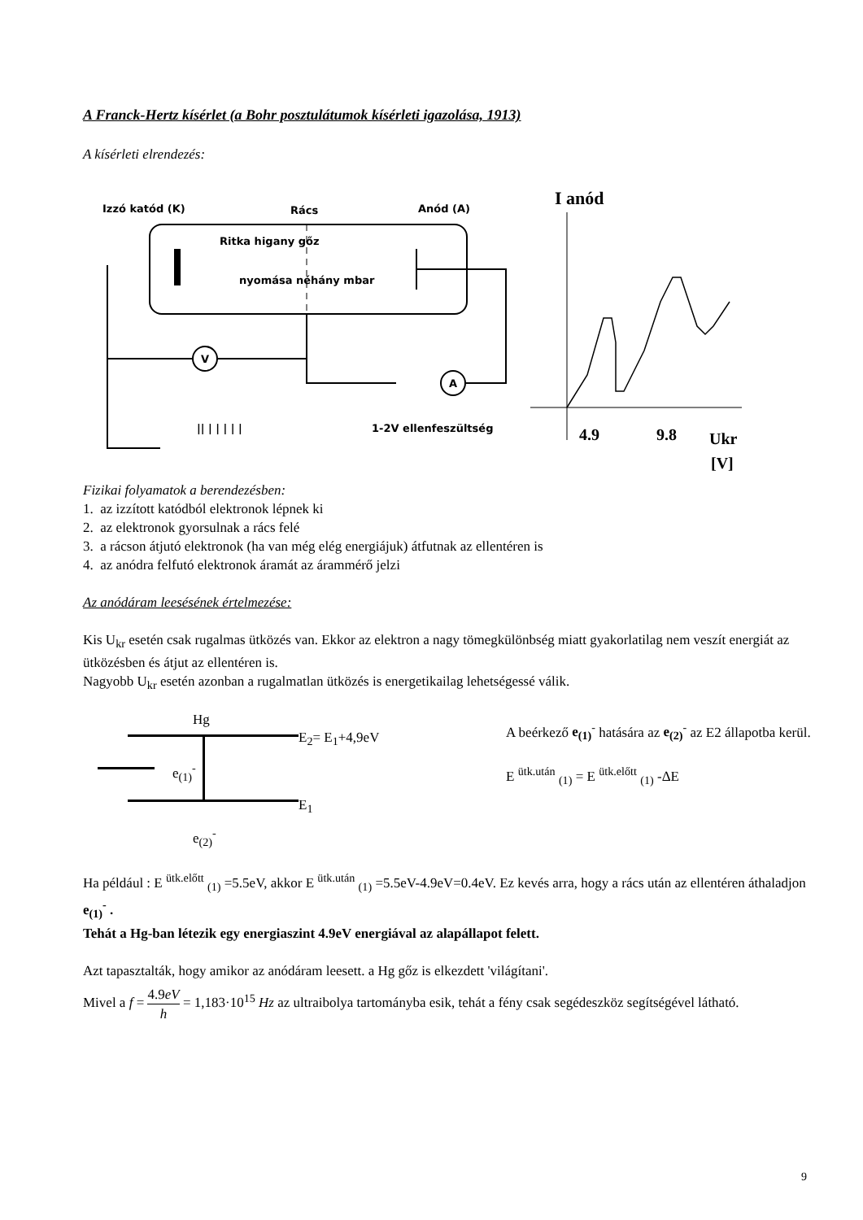A Franck-Hertz kísérlet (a Bohr posztulátumok kísérleti igazolása, 1913)
A kísérleti elrendezés:
Izzó katód (K)
Rács
Anód (A)
Ritka higany gőz
nyomása néhány mbar
V
A
|| | | | | |
1-2V ellenfeszültség
I anód
4.9
9.8
Ukr
[V]
Fizikai folyamatok a berendezésben:
1. az izzított katódból elektronok lépnek ki
2. az elektronok gyorsulnak a rács felé
3. a rácson átjutó elektronok (ha van még elég energiájuk) átfutnak az ellentéren is
4. az anódra felfutó elektronok áramát az árammérő jelzi
Az anódáram leesésének értelmezése:
Kis U<sub>kr</sub> esetén csak rugalmas ütközés van. Ekkor az elektron a nagy tömegkülönbség miatt gyakorlatilag nem veszít energiát az ütközésben és átjut az ellentéren is.
Nagyobb U<sub>kr</sub> esetén azonban a rugalmatlan ütközés is energetikailag lehetségessé válik.
Hg
E<sub>2</sub>= E<sub>1</sub>+4,9eV
e<sub>(1)</sub><sup>-</sup>
E<sub>1</sub>
e<sub>(2)</sub><sup>-</sup>
A beérkező e<sub>(1)</sub><sup>-</sup> hatására az e<sub>(2)</sub><sup>-</sup> az E2 állapotba kerül.
E <sup>ütk.után</sup> <sub>(1)</sub> = E <sup>ütk.előtt</sup> <sub>(1)</sub> -ΔE
Ha például : E <sup>ütk.előtt</sup> <sub>(1)</sub> =5.5eV, akkor E <sup>ütk.után</sup> <sub>(1)</sub> =5.5eV-4.9eV=0.4eV. Ez kevés arra, hogy a rács után az ellentéren áthaladjon e<sub>(1)</sub><sup>-</sup> .
Tehát a Hg-ban létezik egy energiaszint 4.9eV energiával az alapállapot felett.
Azt tapasztalták, hogy amikor az anódáram leesett. a Hg gőz is elkezdett 'világítani'.
Mivel a f = 4.9eV h = 1,183·10<sup>15</sup> Hz az ultraibolya tartományba esik, tehát a fény csak segédeszköz segítségével látható.
9